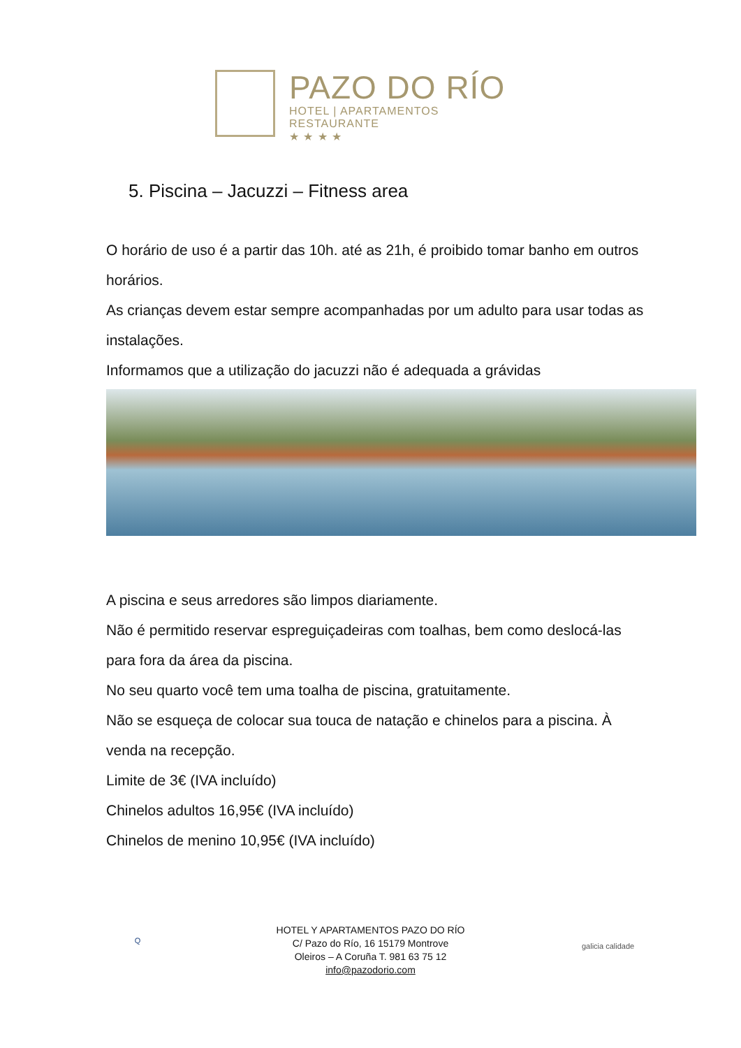PAZO DO RÍO
HOTEL | APARTAMENTOS
RESTAURANTE
★ ★ ★ ★
5. Piscina – Jacuzzi – Fitness area
O horário de uso é a partir das 10h. até as 21h, é proibido tomar banho em outros horários.
As crianças devem estar sempre acompanhadas por um adulto para usar todas as instalações.
Informamos que a utilização do jacuzzi não é adequada a grávidas
A piscina e seus arredores são limpos diariamente.
Não é permitido reservar espreguiçadeiras com toalhas, bem como deslocá-las para fora da área da piscina.
No seu quarto você tem uma toalha de piscina, gratuitamente.
Não se esqueça de colocar sua touca de natação e chinelos para a piscina. À venda na recepção.
Limite de 3€ (IVA incluído)
Chinelos adultos 16,95€ (IVA incluído)
Chinelos de menino 10,95€ (IVA incluído)
Q
HOTEL Y APARTAMENTOS PAZO DO RÍO
C/ Pazo do Río, 16 15179 Montrove
Oleiros – A Coruña T. 981 63 75 12
info@pazodorio.com
galicia calidade